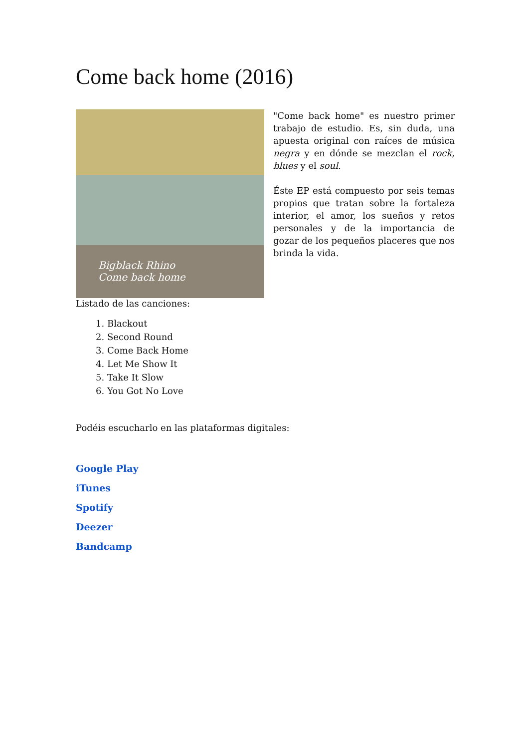Come back home (2016)
Bigblack Rhino
Come back home
"Come back home" es nuestro primer trabajo de estudio. Es, sin duda, una apuesta original con raíces de música negra y en dónde se mezclan el rock, blues y el soul.
Éste EP está compuesto por seis temas propios que tratan sobre la fortaleza interior, el amor, los sueños y retos personales y de la importancia de gozar de los pequeños placeres que nos brinda la vida.
Listado de las canciones:
1. Blackout
2. Second Round
3. Come Back Home
4. Let Me Show It
5. Take It Slow
6. You Got No Love
Podéis escucharlo en las plataformas digitales:
Google Play
iTunes
Spotify
Deezer
Bandcamp